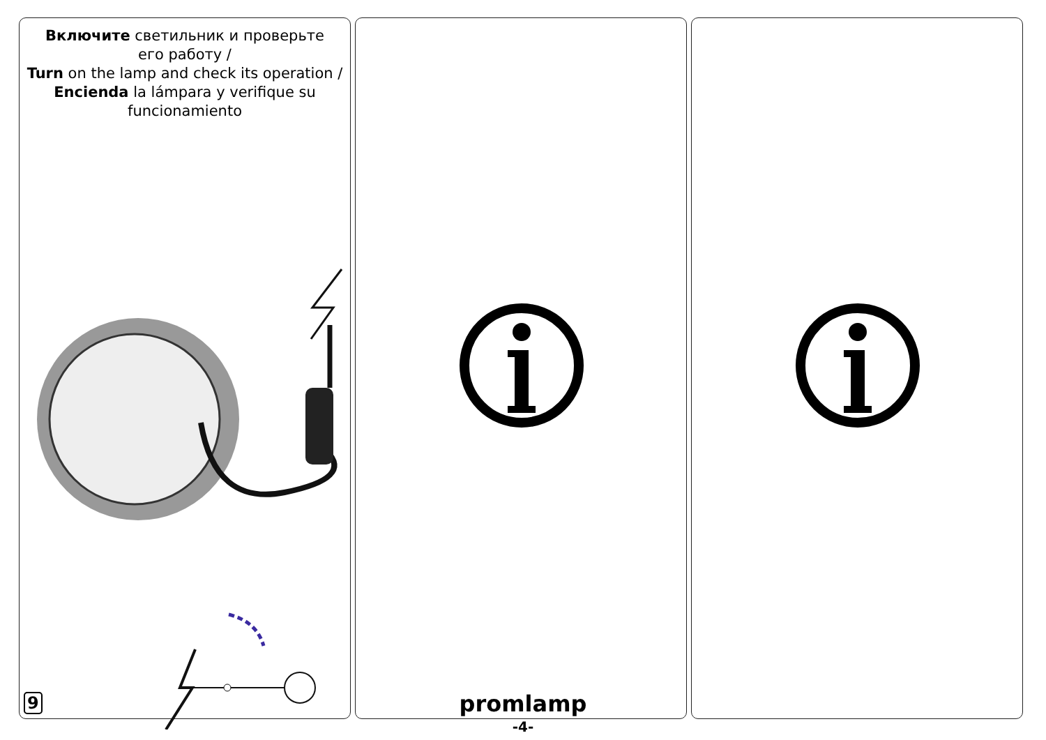Включите светильник и проверьте
его работу /
Turn on the lamp and check its operation /
Encienda la lámpara y verifique su
funcionamiento
9
promlamp
-4-